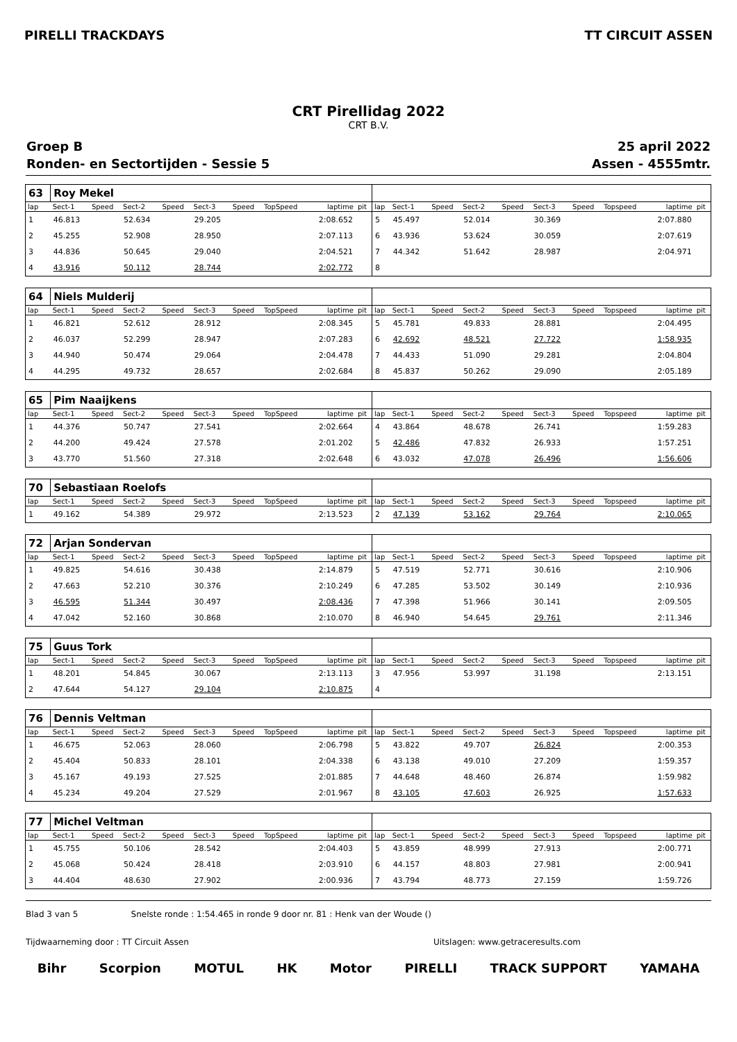PIRELLI TRACKDAYS TT CIRCUIT ASSEN
CRT Pirellidag 2022
CRT B.V.
Groep B 25 april 2022
Ronden- en Sectortijden - Sessie 5 Assen - 4555mtr.
| 63 | Roy Mekel | | | | | | | | | | | | | | | | | | |
| lap | Sect-1 | Speed | Sect-2 | Speed | Sect-3 | Speed | TopSpeed | laptime | pit | lap | Sect-1 | Speed | Sect-2 | Speed | Sect-3 | Speed | Topspeed | laptime | pit |
| 1 | 46.813 | | 52.634 | | 29.205 | | | 2:08.652 | | 5 | 45.497 | | 52.014 | | 30.369 | | | 2:07.880 | |
| 2 | 45.255 | | 52.908 | | 28.950 | | | 2:07.113 | | 6 | 43.936 | | 53.624 | | 30.059 | | | 2:07.619 | |
| 3 | 44.836 | | 50.645 | | 29.040 | | | 2:04.521 | | 7 | 44.342 | | 51.642 | | 28.987 | | | 2:04.971 | |
| 4 | 43.916 | | 50.112 | | 28.744 | | | 2:02.772 | | 8 | | | | | | | | | |
| 64 | Niels Mulderij | | | | | | | | | | | | | | | | | | |
| lap | Sect-1 | Speed | Sect-2 | Speed | Sect-3 | Speed | TopSpeed | laptime | pit | lap | Sect-1 | Speed | Sect-2 | Speed | Sect-3 | Speed | Topspeed | laptime | pit |
| 1 | 46.821 | | 52.612 | | 28.912 | | | 2:08.345 | | 5 | 45.781 | | 49.833 | | 28.881 | | | 2:04.495 | |
| 2 | 46.037 | | 52.299 | | 28.947 | | | 2:07.283 | | 6 | 42.692 | | 48.521 | | 27.722 | | | 1:58.935 | |
| 3 | 44.940 | | 50.474 | | 29.064 | | | 2:04.478 | | 7 | 44.433 | | 51.090 | | 29.281 | | | 2:04.804 | |
| 4 | 44.295 | | 49.732 | | 28.657 | | | 2:02.684 | | 8 | 45.837 | | 50.262 | | 29.090 | | | 2:05.189 | |
| 65 | Pim Naaijkens | | | | | | | | | | | | | | | | | | |
| lap | Sect-1 | Speed | Sect-2 | Speed | Sect-3 | Speed | TopSpeed | laptime | pit | lap | Sect-1 | Speed | Sect-2 | Speed | Sect-3 | Speed | Topspeed | laptime | pit |
| 1 | 44.376 | | 50.747 | | 27.541 | | | 2:02.664 | | 4 | 43.864 | | 48.678 | | 26.741 | | | 1:59.283 | |
| 2 | 44.200 | | 49.424 | | 27.578 | | | 2:01.202 | | 5 | 42.486 | | 47.832 | | 26.933 | | | 1:57.251 | |
| 3 | 43.770 | | 51.560 | | 27.318 | | | 2:02.648 | | 6 | 43.032 | | 47.078 | | 26.496 | | | 1:56.606 | |
| 70 | Sebastiaan Roelofs | | | | | | | | | | | | | | | | | | |
| lap | Sect-1 | Speed | Sect-2 | Speed | Sect-3 | Speed | TopSpeed | laptime | pit | lap | Sect-1 | Speed | Sect-2 | Speed | Sect-3 | Speed | Topspeed | laptime | pit |
| 1 | 49.162 | | 54.389 | | 29.972 | | | 2:13.523 | | 2 | 47.139 | | 53.162 | | 29.764 | | | 2:10.065 | |
| 72 | Arjan Sondervan | | | | | | | | | | | | | | | | | | |
| lap | Sect-1 | Speed | Sect-2 | Speed | Sect-3 | Speed | TopSpeed | laptime | pit | lap | Sect-1 | Speed | Sect-2 | Speed | Sect-3 | Speed | Topspeed | laptime | pit |
| 1 | 49.825 | | 54.616 | | 30.438 | | | 2:14.879 | | 5 | 47.519 | | 52.771 | | 30.616 | | | 2:10.906 | |
| 2 | 47.663 | | 52.210 | | 30.376 | | | 2:10.249 | | 6 | 47.285 | | 53.502 | | 30.149 | | | 2:10.936 | |
| 3 | 46.595 | | 51.344 | | 30.497 | | | 2:08.436 | | 7 | 47.398 | | 51.966 | | 30.141 | | | 2:09.505 | |
| 4 | 47.042 | | 52.160 | | 30.868 | | | 2:10.070 | | 8 | 46.940 | | 54.645 | | 29.761 | | | 2:11.346 | |
| 75 | Guus Tork | | | | | | | | | | | | | | | | | | |
| lap | Sect-1 | Speed | Sect-2 | Speed | Sect-3 | Speed | TopSpeed | laptime | pit | lap | Sect-1 | Speed | Sect-2 | Speed | Sect-3 | Speed | Topspeed | laptime | pit |
| 1 | 48.201 | | 54.845 | | 30.067 | | | 2:13.113 | | 3 | 47.956 | | 53.997 | | 31.198 | | | 2:13.151 | |
| 2 | 47.644 | | 54.127 | | 29.104 | | | 2:10.875 | | 4 | | | | | | | | | |
| 76 | Dennis Veltman | | | | | | | | | | | | | | | | | | |
| lap | Sect-1 | Speed | Sect-2 | Speed | Sect-3 | Speed | TopSpeed | laptime | pit | lap | Sect-1 | Speed | Sect-2 | Speed | Sect-3 | Speed | Topspeed | laptime | pit |
| 1 | 46.675 | | 52.063 | | 28.060 | | | 2:06.798 | | 5 | 43.822 | | 49.707 | | 26.824 | | | 2:00.353 | |
| 2 | 45.404 | | 50.833 | | 28.101 | | | 2:04.338 | | 6 | 43.138 | | 49.010 | | 27.209 | | | 1:59.357 | |
| 3 | 45.167 | | 49.193 | | 27.525 | | | 2:01.885 | | 7 | 44.648 | | 48.460 | | 26.874 | | | 1:59.982 | |
| 4 | 45.234 | | 49.204 | | 27.529 | | | 2:01.967 | | 8 | 43.105 | | 47.603 | | 26.925 | | | 1:57.633 | |
| 77 | Michel Veltman | | | | | | | | | | | | | | | | | | |
| lap | Sect-1 | Speed | Sect-2 | Speed | Sect-3 | Speed | TopSpeed | laptime | pit | lap | Sect-1 | Speed | Sect-2 | Speed | Sect-3 | Speed | Topspeed | laptime | pit |
| 1 | 45.755 | | 50.106 | | 28.542 | | | 2:04.403 | | 5 | 43.859 | | 48.999 | | 27.913 | | | 2:00.771 | |
| 2 | 45.068 | | 50.424 | | 28.418 | | | 2:03.910 | | 6 | 44.157 | | 48.803 | | 27.981 | | | 2:00.941 | |
| 3 | 44.404 | | 48.630 | | 27.902 | | | 2:00.936 | | 7 | 43.794 | | 48.773 | | 27.159 | | | 1:59.726 | |
Blad 3 van 5 Snelste ronde : 1:54.465 in ronde 9 door nr. 81 : Henk van der Woude ()
Tijdwaarneming door : TT Circuit Assen Uitslagen: www.getraceresults.com
Bihr Scorpion MOTUL HK Motor PIRELLI TRACK SUPPORT YAMAHA